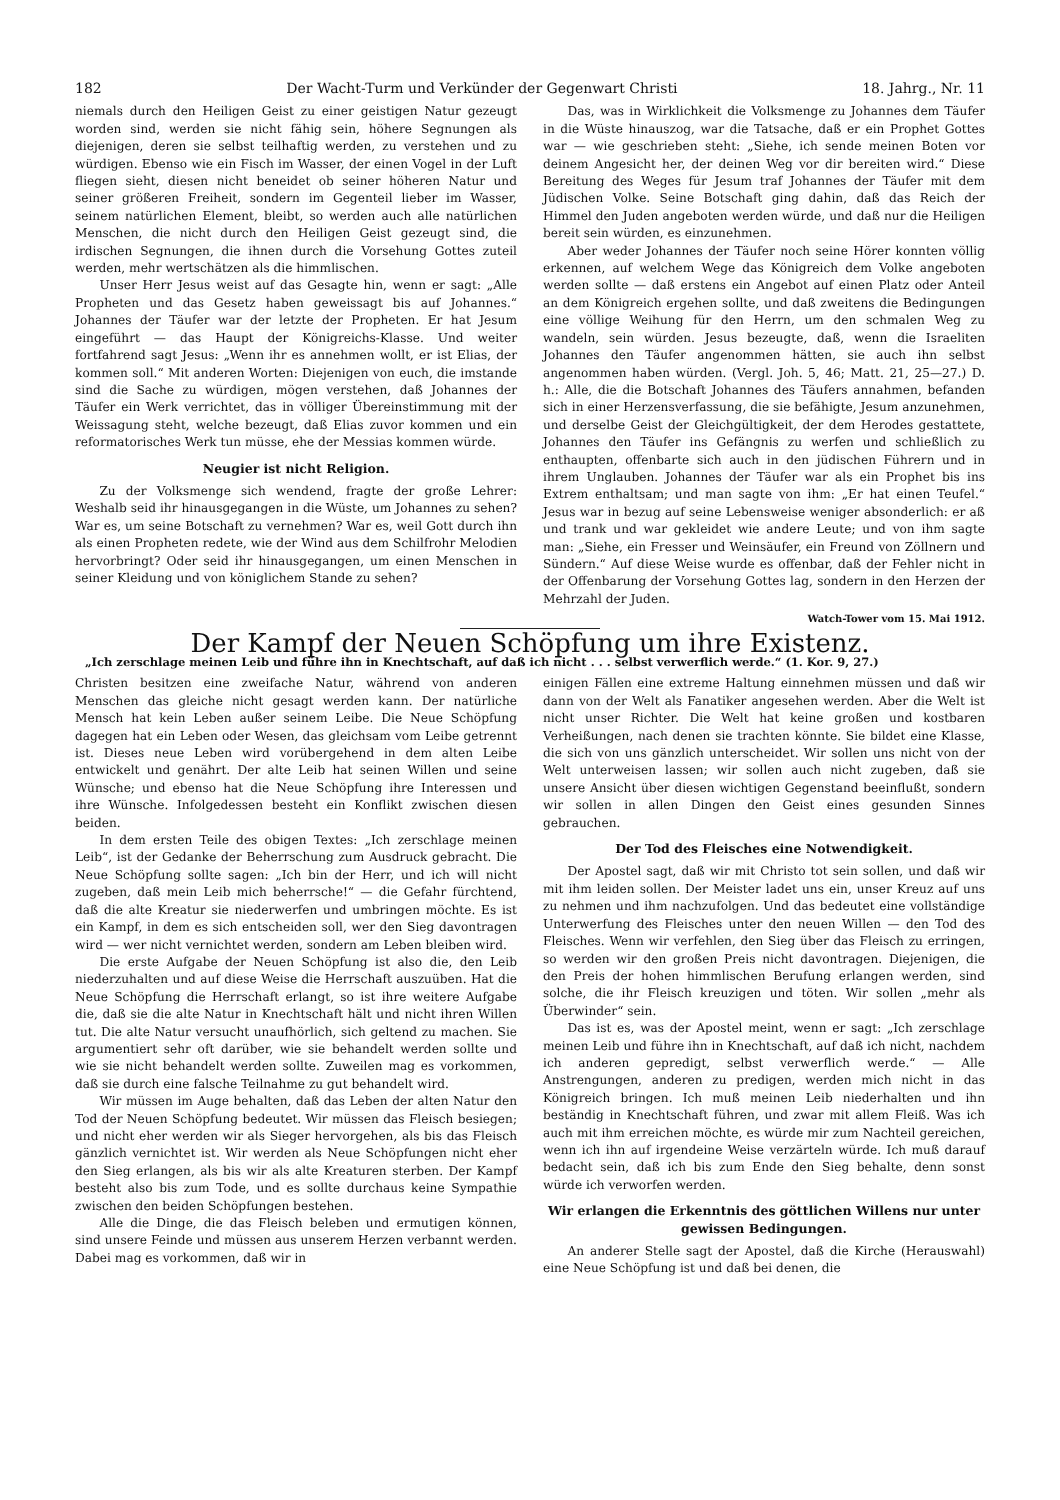182 Der Wacht-Turm und Verkünder der Gegenwart Christi 18. Jahrg., Nr. 11
niemals durch den Heiligen Geist zu einer geistigen Natur gezeugt worden sind, werden sie nicht fähig sein, höhere Segnungen als diejenigen, deren sie selbst teilhaftig werden, zu verstehen und zu würdigen. Ebenso wie ein Fisch im Wasser, der einen Vogel in der Luft fliegen sieht, diesen nicht beneidet ob seiner höheren Natur und seiner größeren Freiheit, sondern im Gegenteil lieber im Wasser, seinem natürlichen Element, bleibt, so werden auch alle natürlichen Menschen, die nicht durch den Heiligen Geist gezeugt sind, die irdischen Segnungen, die ihnen durch die Vorsehung Gottes zuteil werden, mehr wertschätzen als die himmlischen.
Unser Herr Jesus weist auf das Gesagte hin, wenn er sagt: „Alle Propheten und das Gesetz haben geweissagt bis auf Johannes.“ Johannes der Täufer war der letzte der Propheten. Er hat Jesum eingeführt — das Haupt der Königreichs-Klasse. Und weiter fortfahrend sagt Jesus: „Wenn ihr es annehmen wollt, er ist Elias, der kommen soll.“ Mit anderen Worten: Diejenigen von euch, die imstande sind die Sache zu würdigen, mögen verstehen, daß Johannes der Täufer ein Werk verrichtet, das in völliger Übereinstimmung mit der Weissagung steht, welche bezeugt, daß Elias zuvor kommen und ein reformatorisches Werk tun müsse, ehe der Messias kommen würde.
Neugier ist nicht Religion.
Zu der Volksmenge sich wendend, fragte der große Lehrer: Weshalb seid ihr hinausgegangen in die Wüste, um Johannes zu sehen? War es, um seine Botschaft zu vernehmen? War es, weil Gott durch ihn als einen Propheten redete, wie der Wind aus dem Schilfrohr Melodien hervorbringt? Oder seid ihr hinausgegangen, um einen Menschen in seiner Kleidung und von königlichem Stande zu sehen?
Das, was in Wirklichkeit die Volksmenge zu Johannes dem Täufer in die Wüste hinauszog, war die Tatsache, daß er ein Prophet Gottes war — wie geschrieben steht: „Siehe, ich sende meinen Boten vor deinem Angesicht her, der deinen Weg vor dir bereiten wird.“ Diese Bereitung des Weges für Jesum traf Johannes der Täufer mit dem Jüdischen Volke. Seine Botschaft ging dahin, daß das Reich der Himmel den Juden angeboten werden würde, und daß nur die Heiligen bereit sein würden, es einzunehmen.
Aber weder Johannes der Täufer noch seine Hörer konnten völlig erkennen, auf welchem Wege das Königreich dem Volke angeboten werden sollte — daß erstens ein Angebot auf einen Platz oder Anteil an dem Königreich ergehen sollte, und daß zweitens die Bedingungen eine völlige Weihung für den Herrn, um den schmalen Weg zu wandeln, sein würden. Jesus bezeugte, daß, wenn die Israeliten Johannes den Täufer angenommen hätten, sie auch ihn selbst angenommen haben würden. (Vergl. Joh. 5, 46; Matt. 21, 25—27.) D. h.: Alle, die die Botschaft Johannes des Täufers annahmen, befanden sich in einer Herzensverfassung, die sie befähigte, Jesum anzunehmen, und derselbe Geist der Gleichgültigkeit, der dem Herodes gestattete, Johannes den Täufer ins Gefängnis zu werfen und schließlich zu enthaupten, offenbarte sich auch in den jüdischen Führern und in ihrem Unglauben. Johannes der Täufer war als ein Prophet bis ins Extrem enthaltsam; und man sagte von ihm: „Er hat einen Teufel.“ Jesus war in bezug auf seine Lebensweise weniger absonderlich: er aß und trank und war gekleidet wie andere Leute; und von ihm sagte man: „Siehe, ein Fresser und Weinsäufer, ein Freund von Zöllnern und Sündern.“ Auf diese Weise wurde es offenbar, daß der Fehler nicht in der Offenbarung der Vorsehung Gottes lag, sondern in den Herzen der Mehrzahl der Juden.
Watch-Tower vom 15. Mai 1912.
Der Kampf der Neuen Schöpfung um ihre Existenz.
„Ich zerschlage meinen Leib und führe ihn in Knechtschaft, auf daß ich nicht . . . selbst verwerflich werde.“ (1. Kor. 9, 27.)
Christen besitzen eine zweifache Natur, während von anderen Menschen das gleiche nicht gesagt werden kann. Der natürliche Mensch hat kein Leben außer seinem Leibe. Die Neue Schöpfung dagegen hat ein Leben oder Wesen, das gleichsam vom Leibe getrennt ist. Dieses neue Leben wird vorübergehend in dem alten Leibe entwickelt und genährt. Der alte Leib hat seinen Willen und seine Wünsche; und ebenso hat die Neue Schöpfung ihre Interessen und ihre Wünsche. Infolgedessen besteht ein Konflikt zwischen diesen beiden.
In dem ersten Teile des obigen Textes: „Ich zerschlage meinen Leib“, ist der Gedanke der Beherrschung zum Ausdruck gebracht. Die Neue Schöpfung sollte sagen: „Ich bin der Herr, und ich will nicht zugeben, daß mein Leib mich beherrsche!“ — die Gefahr fürchtend, daß die alte Kreatur sie niederwerfen und umbringen möchte. Es ist ein Kampf, in dem es sich entscheiden soll, wer den Sieg davontragen wird — wer nicht vernichtet werden, sondern am Leben bleiben wird.
Die erste Aufgabe der Neuen Schöpfung ist also die, den Leib niederzuhalten und auf diese Weise die Herrschaft auszuüben. Hat die Neue Schöpfung die Herrschaft erlangt, so ist ihre weitere Aufgabe die, daß sie die alte Natur in Knechtschaft hält und nicht ihren Willen tut. Die alte Natur versucht unaufhörlich, sich geltend zu machen. Sie argumentiert sehr oft darüber, wie sie behandelt werden sollte und wie sie nicht behandelt werden sollte. Zuweilen mag es vorkommen, daß sie durch eine falsche Teilnahme zu gut behandelt wird.
Wir müssen im Auge behalten, daß das Leben der alten Natur den Tod der Neuen Schöpfung bedeutet. Wir müssen das Fleisch besiegen; und nicht eher werden wir als Sieger hervorgehen, als bis das Fleisch gänzlich vernichtet ist. Wir werden als Neue Schöpfungen nicht eher den Sieg erlangen, als bis wir als alte Kreaturen sterben. Der Kampf besteht also bis zum Tode, und es sollte durchaus keine Sympathie zwischen den beiden Schöpfungen bestehen.
Alle die Dinge, die das Fleisch beleben und ermutigen können, sind unsere Feinde und müssen aus unserem Herzen verbannt werden. Dabei mag es vorkommen, daß wir in
einigen Fällen eine extreme Haltung einnehmen müssen und daß wir dann von der Welt als Fanatiker angesehen werden. Aber die Welt ist nicht unser Richter. Die Welt hat keine großen und kostbaren Verheißungen, nach denen sie trachten könnte. Sie bildet eine Klasse, die sich von uns gänzlich unterscheidet. Wir sollen uns nicht von der Welt unterweisen lassen; wir sollen auch nicht zugeben, daß sie unsere Ansicht über diesen wichtigen Gegenstand beeinflußt, sondern wir sollen in allen Dingen den Geist eines gesunden Sinnes gebrauchen.
Der Tod des Fleisches eine Notwendigkeit.
Der Apostel sagt, daß wir mit Christo tot sein sollen, und daß wir mit ihm leiden sollen. Der Meister ladet uns ein, unser Kreuz auf uns zu nehmen und ihm nachzufolgen. Und das bedeutet eine vollständige Unterwerfung des Fleisches unter den neuen Willen — den Tod des Fleisches. Wenn wir verfehlen, den Sieg über das Fleisch zu erringen, so werden wir den großen Preis nicht davontragen. Diejenigen, die den Preis der hohen himmlischen Berufung erlangen werden, sind solche, die ihr Fleisch kreuzigen und töten. Wir sollen „mehr als Überwinder“ sein.
Das ist es, was der Apostel meint, wenn er sagt: „Ich zerschlage meinen Leib und führe ihn in Knechtschaft, auf daß ich nicht, nachdem ich anderen gepredigt, selbst verwerflich werde.“ — Alle Anstrengungen, anderen zu predigen, werden mich nicht in das Königreich bringen. Ich muß meinen Leib niederhalten und ihn beständig in Knechtschaft führen, und zwar mit allem Fleiß. Was ich auch mit ihm erreichen möchte, es würde mir zum Nachteil gereichen, wenn ich ihn auf irgendeine Weise verzärteln würde. Ich muß darauf bedacht sein, daß ich bis zum Ende den Sieg behalte, denn sonst würde ich verworfen werden.
Wir erlangen die Erkenntnis des göttlichen Willens nur unter gewissen Bedingungen.
An anderer Stelle sagt der Apostel, daß die Kirche (Herauswahl) eine Neue Schöpfung ist und daß bei denen, die